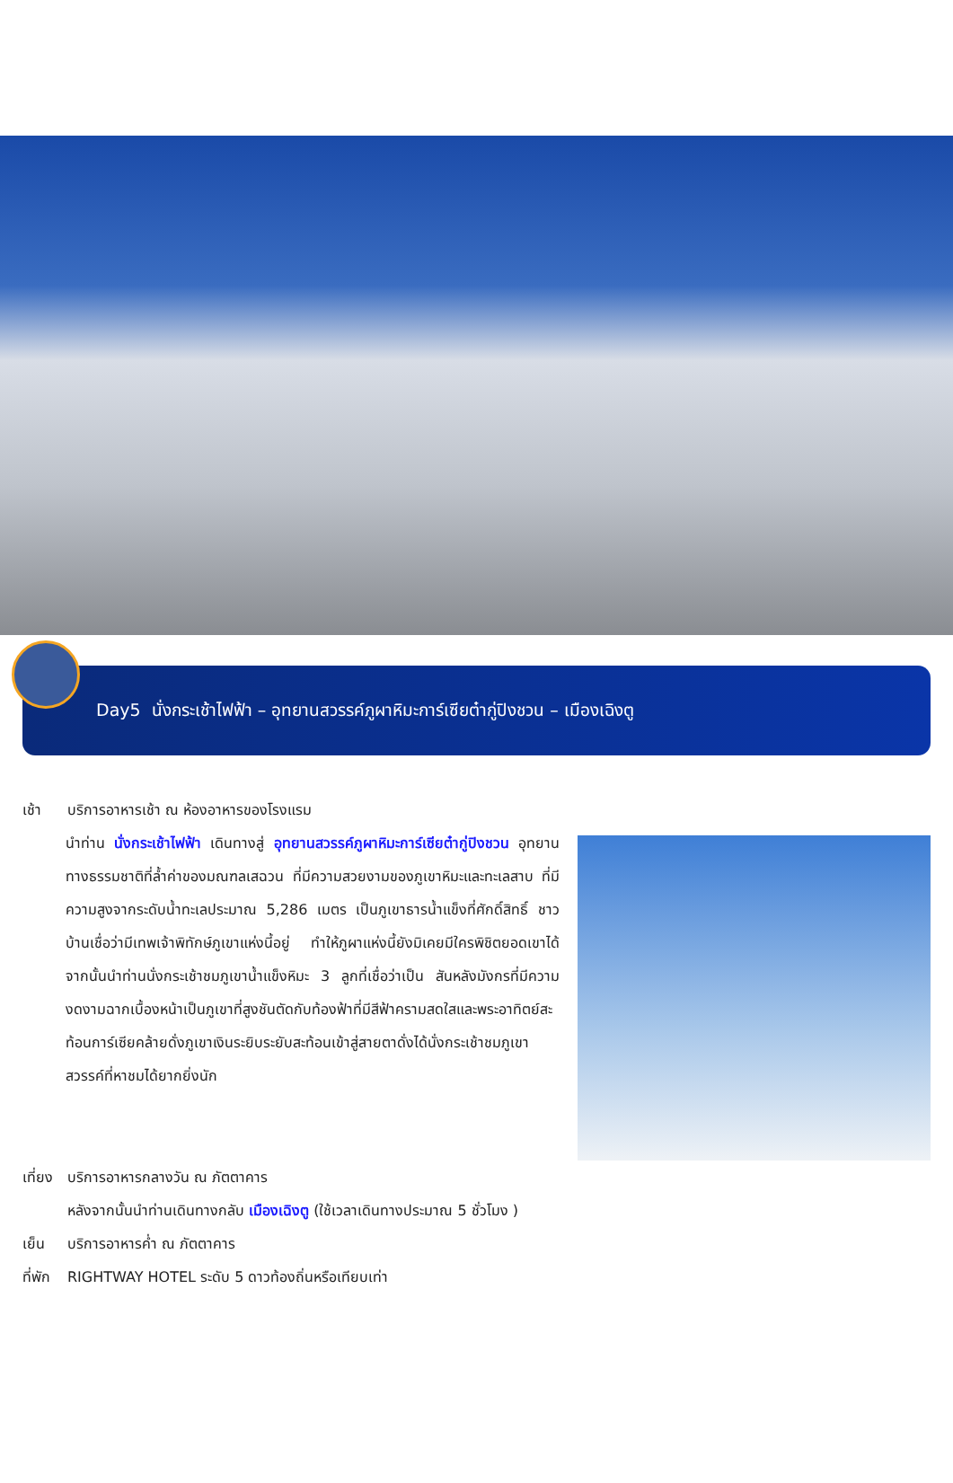Day5 นั่งกระเช้าไฟฟ้า – อุทยานสวรรค์ภูผาหิมะการ์เซียต๋ากู่ปิงชวน – เมืองเฉิงตู
เช้า บริการอาหารเช้า ณ ห้องอาหารของโรงแรม
นำท่าน นั่งกระเช้าไฟฟ้า เดินทางสู่ อุทยานสวรรค์ภูผาหิมะการ์เซียต๋ากู่ปิงชวน อุทยานทางธรรมชาติที่ล้ำค่าของมณฑลเสฉวน ที่มีความสวยงามของภูเขาหิมะและทะเลสาบ ที่มีความสูงจากระดับน้ำทะเลประมาณ 5,286 เมตร เป็นภูเขาธารน้ำแข็งที่ศักดิ์สิทธิ์ ชาวบ้านเชื่อว่ามีเทพเจ้าพิทักษ์ภูเขาแห่งนี้อยู่ ทำให้ภูผาแห่งนี้ยังมิเคยมีใครพิชิตยอดเขาได้ จากนั้นนำท่านนั่งกระเช้าชมภูเขาน้ำแข็งหิมะ 3 ลูกที่เชื่อว่าเป็น สันหลังมังกรที่มีความงดงามฉากเบื้องหน้าเป็นภูเขาที่สูงชันตัดกับท้องฟ้าที่มีสีฟ้าครามสดใสและพระอาทิตย์สะท้อนการ์เซียคล้ายดั่งภูเขาเงินระยิบระยับสะท้อนเข้าสู่สายตาดั่งได้นั่งกระเช้าชมภูเขาสวรรค์ที่หาชมได้ยากยิ่งนัก
เที่ยง บริการอาหารกลางวัน ณ ภัตตาคาร
หลังจากนั้นนำท่านเดินทางกลับ เมืองเฉิงตู (ใช้เวลาเดินทางประมาณ 5 ชั่วโมง )
เย็น บริการอาหารค่ำ ณ ภัตตาคาร
ที่พัก RIGHTWAY HOTEL ระดับ 5 ดาวท้องถิ่นหรือเทียบเท่า